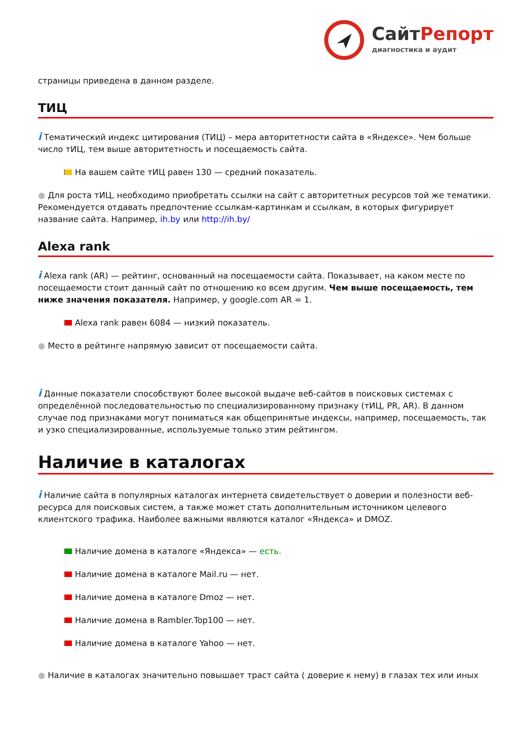Сайт Репорт
диагностика и аудит
страницы приведена в данном разделе.
ТИЦ
i Тематический индекс цитирования (ТИЦ) – мера авторитетности сайта в «Яндексе». Чем больше число тИЦ, тем выше авторитетность и посещаемость сайта.
На вашем сайте тИЦ равен 130 — средний показатель.
● Для роста тИЦ, необходимо приобретать ссылки на сайт с авторитетных ресурсов той же тематики. Рекомендуется отдавать предпочтение ссылкам-картинкам и ссылкам, в которых фигурирует название сайта. Например, ih.by или http://ih.by/
Alexa rank
i Alexa rank (AR) — рейтинг, основанный на посещаемости сайта. Показывает, на каком месте по посещаемости стоит данный сайт по отношению ко всем другим. Чем выше посещаемость, тем ниже значения показателя. Например, у google.com AR = 1.
Alexa rank равен 6084 — низкий показатель.
● Место в рейтинге напрямую зависит от посещаемости сайта.
i Данные показатели способствуют более высокой выдаче веб-сайтов в поисковых системах с определённой последовательностью по специализированному признаку (тИЦ, PR, AR). В данном случае под признаками могут пониматься как общепринятые индексы, например, посещаемость, так и узко специализированные, используемые только этим рейтингом.
Наличие в каталогах
i Наличие сайта в популярных каталогах интернета свидетельствует о доверии и полезности веб-ресурса для поисковых систем, а также может стать дополнительным источником целевого клиентского трафика. Наиболее важными являются каталог «Яндекса» и DMOZ.
Наличие домена в каталоге «Яндекса» — есть.
Наличие домена в каталоге Mail.ru — нет.
Наличие домена в каталоге Dmoz — нет.
Наличие домена в Rambler.Top100 — нет.
Наличие домена в каталоге Yahoo — нет.
● Наличие в каталогах значительно повышает траст сайта ( доверие к нему) в глазах тех или иных